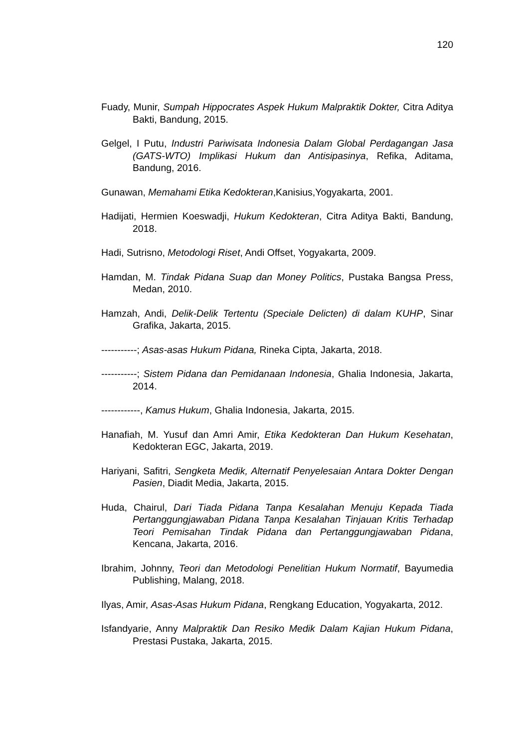120
Fuady, Munir, Sumpah Hippocrates Aspek Hukum Malpraktik Dokter, Citra Aditya Bakti, Bandung, 2015.
Gelgel, I Putu, Industri Pariwisata Indonesia Dalam Global Perdagangan Jasa (GATS-WTO) Implikasi Hukum dan Antisipasinya, Refika, Aditama, Bandung, 2016.
Gunawan, Memahami Etika Kedokteran,Kanisius,Yogyakarta, 2001.
Hadijati, Hermien Koeswadji, Hukum Kedokteran, Citra Aditya Bakti, Bandung, 2018.
Hadi, Sutrisno, Metodologi Riset, Andi Offset, Yogyakarta, 2009.
Hamdan, M. Tindak Pidana Suap dan Money Politics, Pustaka Bangsa Press, Medan, 2010.
Hamzah, Andi, Delik-Delik Tertentu (Speciale Delicten) di dalam KUHP, Sinar Grafika, Jakarta, 2015.
-----------; Asas-asas Hukum Pidana, Rineka Cipta, Jakarta, 2018.
-----------; Sistem Pidana dan Pemidanaan Indonesia, Ghalia Indonesia, Jakarta, 2014.
------------, Kamus Hukum, Ghalia Indonesia, Jakarta, 2015.
Hanafiah, M. Yusuf dan Amri Amir, Etika Kedokteran Dan Hukum Kesehatan, Kedokteran EGC, Jakarta, 2019.
Hariyani, Safitri, Sengketa Medik, Alternatif Penyelesaian Antara Dokter Dengan Pasien, Diadit Media, Jakarta, 2015.
Huda, Chairul, Dari Tiada Pidana Tanpa Kesalahan Menuju Kepada Tiada Pertanggungjawaban Pidana Tanpa Kesalahan Tinjauan Kritis Terhadap Teori Pemisahan Tindak Pidana dan Pertanggungjawaban Pidana, Kencana, Jakarta, 2016.
Ibrahim, Johnny, Teori dan Metodologi Penelitian Hukum Normatif, Bayumedia Publishing, Malang, 2018.
Ilyas, Amir, Asas-Asas Hukum Pidana, Rengkang Education, Yogyakarta, 2012.
Isfandyarie, Anny Malpraktik Dan Resiko Medik Dalam Kajian Hukum Pidana, Prestasi Pustaka, Jakarta, 2015.